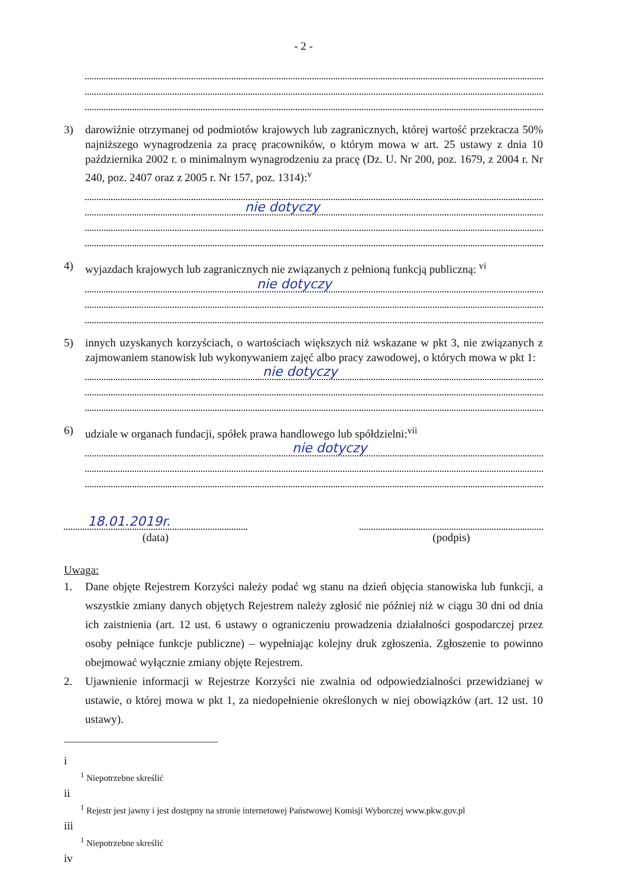- 2 -
3) darowiźnie otrzymanej od podmiotów krajowych lub zagranicznych, której wartość przekracza 50% najniższego wynagrodzenia za pracę pracowników, o którym mowa w art. 25 ustawy z dnia 10 października 2002 r. o minimalnym wynagrodzeniu za pracę (Dz. U. Nr 200, poz. 1679, z 2004 r. Nr 240, poz. 2407 oraz z 2005 r. Nr 157, poz. 1314):<sup>v</sup>
nie dotyczy
4) wyjazdach krajowych lub zagranicznych nie związanych z pełnioną funkcją publiczną: <sup>vi</sup>
nie dotyczy
5) innych uzyskanych korzyściach, o wartościach większych niż wskazane w pkt 3, nie związanych z zajmowaniem stanowisk lub wykonywaniem zajęć albo pracy zawodowej, o których mowa w pkt 1:
nie dotyczy
6) udziale w organach fundacji, spółek prawa handlowego lub spółdzielni:<sup>vii</sup>
nie dotyczy
18.01.2019r.
(data)
(podpis)
Uwaga:
1. Dane objęte Rejestrem Korzyści należy podać wg stanu na dzień objęcia stanowiska lub funkcji, a wszystkie zmiany danych objętych Rejestrem należy zgłosić nie później niż w ciągu 30 dni od dnia ich zaistnienia (art. 12 ust. 6 ustawy o ograniczeniu prowadzenia działalności gospodarczej przez osoby pełniące funkcje publiczne) – wypełniając kolejny druk zgłoszenia. Zgłoszenie to powinno obejmować wyłącznie zmiany objęte Rejestrem.
2. Ujawnienie informacji w Rejestrze Korzyści nie zwalnia od odpowiedzialności przewidzianej w ustawie, o której mowa w pkt 1, za niedopełnienie określonych w niej obowiązków (art. 12 ust. 10 ustawy).
i
<sup>1</sup> Niepotrzebne skreślić
ii
<sup>1</sup> Rejestr jest jawny i jest dostępny na stronie internetowej Państwowej Komisji Wyborczej www.pkw.gov.pl
iii
<sup>1</sup> Niepotrzebne skreślić
iv